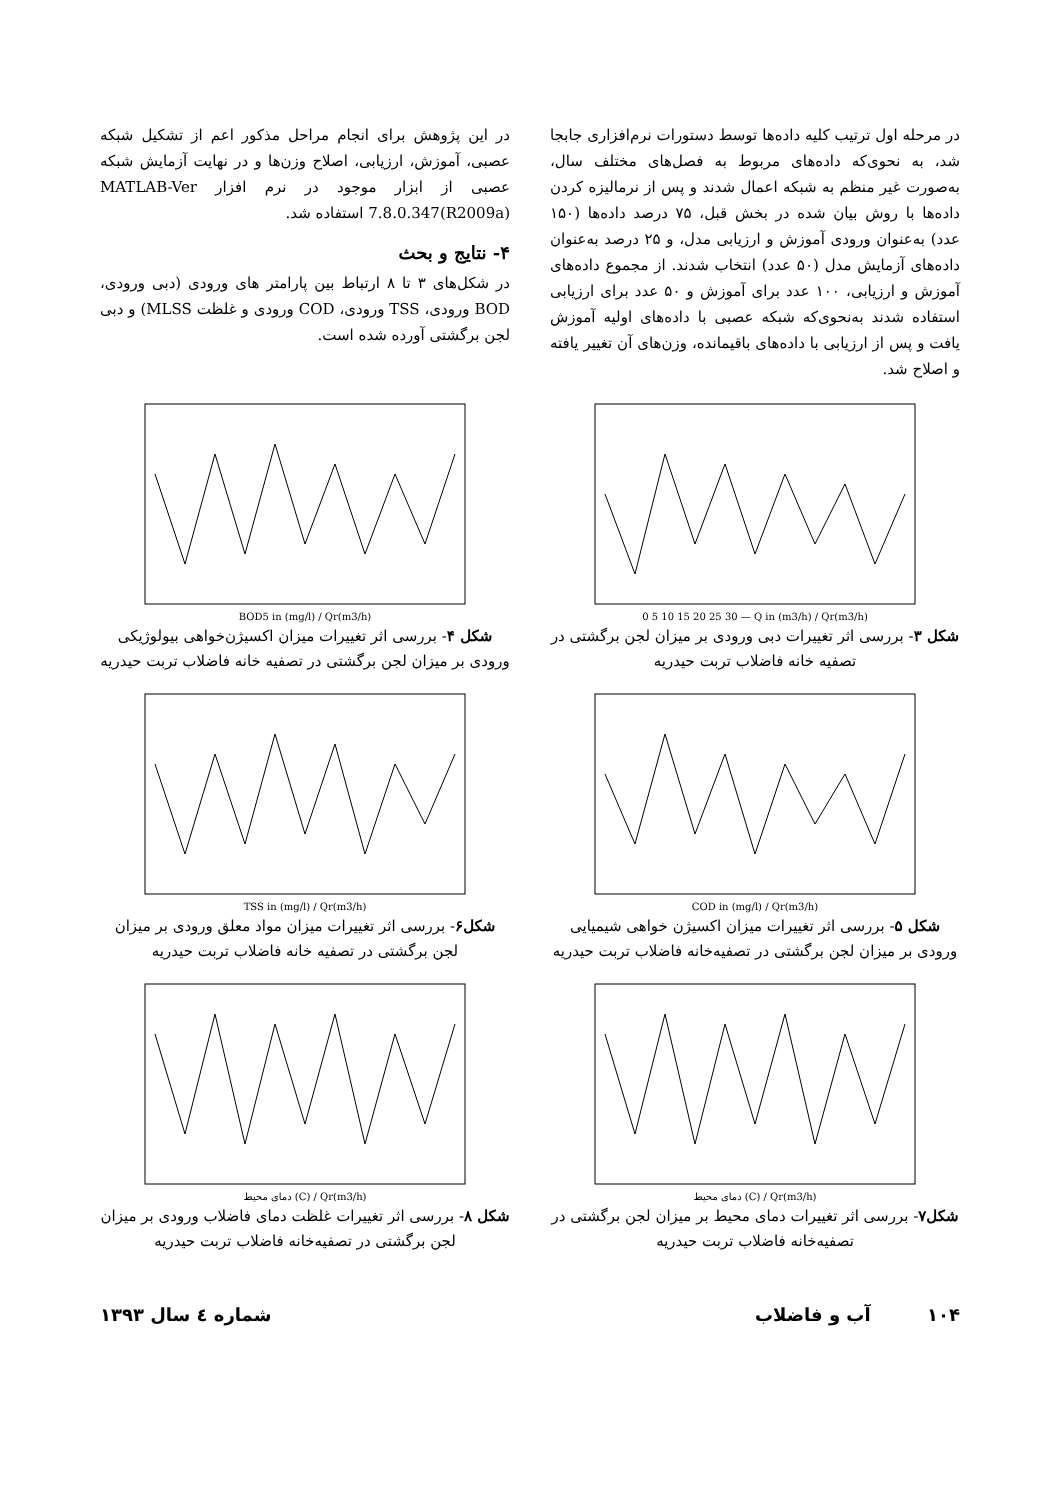در مرحله اول ترتیب کلیه داده‌ها توسط دستورات نرم‌افزاری جابجا شد، به نحوی‌که داده‌های مربوط به فصل‌های مختلف سال، به‌صورت غیر منظم به شبکه اعمال شدند و پس از نرمالیزه کردن داده‌ها با روش بیان شده در بخش قبل، ۷۵ درصد داده‌ها (۱۵۰ عدد) به‌عنوان ورودی آموزش و ارزیابی مدل، و ۲۵ درصد به‌عنوان داده‌های آزمایش مدل (۵۰ عدد) انتخاب شدند. از مجموع داده‌های آموزش و ارزیابی، ۱۰۰ عدد برای آموزش و ۵۰ عدد برای ارزیابی استفاده شدند به‌نحوی‌که شبکه عصبی با داده‌های اولیه آموزش یافت و پس از ارزیابی با داده‌های باقیمانده، وزن‌های آن تغییر یافته و اصلاح شد.
در این پژوهش برای انجام مراحل مذکور اعم از تشکیل شبکه عصبی، آموزش، ارزیابی، اصلاح وزن‌ها و در نهایت آزمایش شبکه عصبی از ابزار موجود در نرم افزار MATLAB-Ver 7.8.0.347(R2009a) استفاده شد.
۴- نتایج و بحث
در شکل‌های ۳ تا ۸ ارتباط بین پارامتر های ورودی (دبی ورودی، BOD ورودی، TSS ورودی، COD ورودی و غلظت MLSS) و دبی لجن برگشتی آورده شده است.
0 5 10 15 20 25 30 — Q in (m3/h) / Qr(m3/h)
شکل ۳- بررسی اثر تغییرات دبی ورودی بر میزان لجن برگشتی در تصفیه خانه فاضلاب تربت حیدریه
BOD5 in (mg/l) / Qr(m3/h)
شکل ۴- بررسی اثر تغییرات میزان اکسیژن‌خواهی بیولوژیکی ورودی بر میزان لجن برگشتی در تصفیه خانه فاضلاب تربت حیدریه
COD in (mg/l) / Qr(m3/h)
شکل ۵- بررسی اثر تغییرات میزان اکسیژن خواهی شیمیایی ورودی بر میزان لجن برگشتی در تصفیه‌خانه فاضلاب تربت حیدریه
TSS in (mg/l) / Qr(m3/h)
شکل۶- بررسی اثر تغییرات میزان مواد معلق ورودی بر میزان لجن برگشتی در تصفیه خانه فاضلاب تربت حیدریه
دمای محیط (C) / Qr(m3/h)
شکل۷- بررسی اثر تغییرات دمای محیط بر میزان لجن برگشتی در تصفیه‌خانه فاضلاب تربت حیدریه
دمای محیط (C) / Qr(m3/h)
شکل ۸- بررسی اثر تغییرات غلظت دمای فاضلاب ورودی بر میزان لجن برگشتی در تصفیه‌خانه فاضلاب تربت حیدریه
۱۰۴ آب و فاضلاب شماره ٤ سال ۱۳۹۳